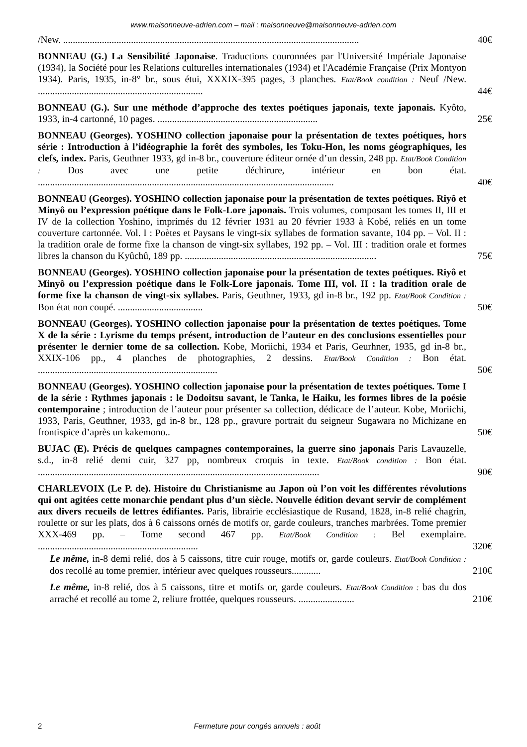www.maisonneuve-adrien.com – mail : maisonneuve@maisonneuve-adrien.com
/New. .......................................................................................................................... 40€
BONNEAU (G.) La Sensibilité Japonaise. Traductions couronnées par l'Université Impériale Japonaise (1934), la Société pour les Relations culturelles internationales (1934) et l'Académie Française (Prix Montyon 1934). Paris, 1935, in-8° br., sous étui, XXXIX-395 pages, 3 planches. Etat/Book condition : Neuf /New. .................................................................... 44€
BONNEAU (G.). Sur une méthode d’approche des textes poétiques japonais, texte japonais. Kyôto, 1933, in-4 cartonné, 10 pages. .................................................................. 25€
BONNEAU (Georges). YOSHINO collection japonaise pour la présentation de textes poétiques, hors série : Introduction à l’idéographie la forêt des symboles, les Toku-Hon, les noms géographiques, les clefs, index. Paris, Geuthner 1933, gd in-8 br., couverture éditeur ornée d’un dessin, 248 pp. Etat/Book Condition : Dos avec une petite déchirure, intérieur en bon état. .......................................................................................................................... 40€
BONNEAU (Georges). YOSHINO collection japonaise pour la présentation de textes poétiques. Riyô et Minyô ou l’expression poétique dans le Folk-Lore japonais. Trois volumes, composant les tomes II, III et IV de la collection Yoshino, imprimés du 12 février 1931 au 20 février 1933 à Kobé, reliés en un tome couverture cartonnée. Vol. I : Poètes et Paysans le vingt-six syllabes de formation savante, 104 pp. – Vol. II : la tradition orale de forme fixe la chanson de vingt-six syllabes, 192 pp. – Vol. III : tradition orale et formes libres la chanson du Kyûchû, 189 pp. ............................................................................... 75€
BONNEAU (Georges). YOSHINO collection japonaise pour la présentation de textes poétiques. Riyô et Minyô ou l’expression poétique dans le Folk-Lore japonais. Tome III, vol. II : la tradition orale de forme fixe la chanson de vingt-six syllabes. Paris, Geuthner, 1933, gd in-8 br., 192 pp. Etat/Book Condition : Bon état non coupé. ................................... 50€
BONNEAU (Georges). YOSHINO collection japonaise pour la présentation de textes poétiques. Tome X de la série : Lyrisme du temps présent, introduction de l’auteur en des conclusions essentielles pour présenter le dernier tome de sa collection. Kobe, Moriichi, 1934 et Paris, Geurhner, 1935, gd in-8 br., XXIX-106 pp., 4 planches de photographies, 2 dessins. Etat/Book Condition : Bon état. .......................................................................... 50€
BONNEAU (Georges). YOSHINO collection japonaise pour la présentation de textes poétiques. Tome I de la série : Rythmes japonais : le Dodoitsu savant, le Tanka, le Haiku, les formes libres de la poésie contemporaine ; introduction de l’auteur pour présenter sa collection, dédicace de l’auteur. Kobe, Moriichi, 1933, Paris, Geuthner, 1933, gd in-8 br., 128 pp., gravure portrait du seigneur Sugawara no Michizane en frontispice d’après un kakemono.. 50€
BUJAC (E). Précis de quelques campagnes contemporaines, la guerre sino japonais Paris Lavauzelle, s.d., in-8 relié demi cuir, 327 pp, nombreux croquis in texte. Etat/Book condition : Bon état. .................................................................................................................... 90€
CHARLEVOIX (Le P. de). Histoire du Christianisme au Japon où l’on voit les différentes révolutions qui ont agitées cette monarchie pendant plus d’un siècle. Nouvelle édition devant servir de complément aux divers recueils de lettres édifiantes. Paris, librairie ecclésiastique de Rusand, 1828, in-8 relié chagrin, roulette or sur les plats, dos à 6 caissons ornés de motifs or, garde couleurs, tranches marbrées. Tome premier XXX-469 pp. – Tome second 467 pp. Etat/Book Condition : Bel exemplaire. .................................................................. 320€
Le même, in-8 demi relié, dos à 5 caissons, titre cuir rouge, motifs or, garde couleurs. Etat/Book Condition : dos recollé au tome premier, intérieur avec quelques rousseurs............ 210€
Le même, in-8 relié, dos à 5 caissons, titre et motifs or, garde couleurs. Etat/Book Condition : bas du dos arraché et recollé au tome 2, reliure frottée, quelques rousseurs. ....................... 210€
2 Fermeture pour congés annuels : août